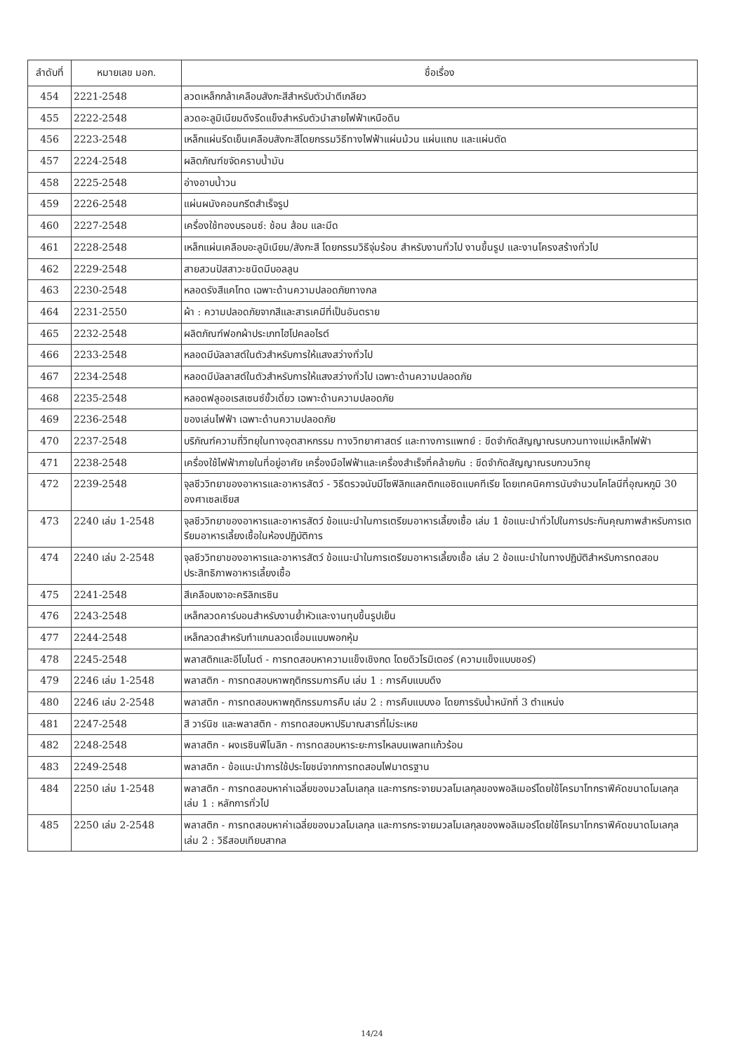| ลำดับที่ | หมายเลข มอก. | ชื่อเรื่อง |
| --- | --- | --- |
| 454 | 2221-2548 | ลวดเหล็กกล้าเคลือบสังกะสีสำหรับตัวนำตีเกลียว |
| 455 | 2222-2548 | ลวดอะลูมิเนียมดึงรีดแข็งสำหรับตัวนำสายไฟฟ้าเหนือดิน |
| 456 | 2223-2548 | เหล็กแผ่นรีดเย็นเคลือบสังกะสีโดยกรรมวิธีทางไฟฟ้าแผ่นม้วน แผ่นแถบ และแผ่นตัด |
| 457 | 2224-2548 | ผลิตภัณฑ์ขจัดคราบน้ำมัน |
| 458 | 2225-2548 | อ่างอาบน้ำวน |
| 459 | 2226-2548 | แผ่นผนังคอนกรีตสำเร็จรูป |
| 460 | 2227-2548 | เครื่องใช้ทองบรอนซ์: ช้อน ส้อม และมีด |
| 461 | 2228-2548 | เหล็กแผ่นเคลือบอะลูมิเนียม/สังกะสี โดยกรรมวิธีจุ่มร้อน สำหรับงานทั่วไป งานขึ้นรูป และงานโครงสร้างทั่วไป |
| 462 | 2229-2548 | สายสวนปัสสาวะชนิดมีบอลลูน |
| 463 | 2230-2548 | หลอดรังสีแคโทด เฉพาะด้านความปลอดภัยทางกล |
| 464 | 2231-2550 | ผ้า : ความปลอดภัยจากสีและสารเคมีที่เป็นอันตราย |
| 465 | 2232-2548 | ผลิตภัณฑ์ฟอกผ้าประเภทไฮโปคลอไรต์ |
| 466 | 2233-2548 | หลอดมีบัลลาสต์ในตัวสำหรับการให้แสงสว่างทั่วไป |
| 467 | 2234-2548 | หลอดมีบัลลาสต์ในตัวสำหรับการให้แสงสว่างทั่วไป เฉพาะด้านความปลอดภัย |
| 468 | 2235-2548 | หลอดฟลูออเรสเซนซ์ขั้วเดี่ยว เฉพาะด้านความปลอดภัย |
| 469 | 2236-2548 | ของเล่นไฟฟ้า เฉพาะด้านความปลอดภัย |
| 470 | 2237-2548 | บริภัณฑ์ความถี่วิทยุในทางอุตสาหกรรม ทางวิทยาศาสตร์ และทางการแพทย์ : ขีดจำกัดสัญญาณรบกวนทางแม่เหล็กไฟฟ้า |
| 471 | 2238-2548 | เครื่องใช้ไฟฟ้าภายในที่อยู่อาศัย เครื่องมือไฟฟ้าและเครื่องสำเร็จที่คล้ายกัน : ขีดจำกัดสัญญาณรบกวนวิทยุ |
| 472 | 2239-2548 | จุลชีววิทยาของอาหารและอาหารสัตว์ - วิธีตรวจนับมีโซฟิลิกแลคติกแอซิดแบคทีเรีย โดยเทคนิคการนับจำนวนโคโลนีที่อุณหภูมิ 30 องศาเซลเซียส |
| 473 | 2240 เล่ม 1-2548 | จุลชีววิทยาของอาหารและอาหารสัตว์ ข้อแนะนำในการเตรียมอาหารเลี้ยงเชื้อ เล่ม 1 ข้อแนะนำทั่วไปในการประกันคุณภาพสำหรับการเตรียมอาหารเลี้ยงเชื้อในห้องปฏิบัติการ |
| 474 | 2240 เล่ม 2-2548 | จุลชีววิทยาของอาหารและอาหารสัตว์ ข้อแนะนำในการเตรียมอาหารเลี้ยงเชื้อ เล่ม 2 ข้อแนะนำในทางปฏิบัติสำหรับการทดสอบประสิทธิภาพอาหารเลี้ยงเชื้อ |
| 475 | 2241-2548 | สีเคลือบเงาอะคริลิกเรซิน |
| 476 | 2243-2548 | เหล็กลวดคาร์บอนสำหรับงานย้ำหัวและงานทุบขึ้นรูปเย็น |
| 477 | 2244-2548 | เหล็กลวดสำหรับทำแกนลวดเชื่อมแบบพอกหุ้ม |
| 478 | 2245-2548 | พลาสติกและอีโบไนต์ - การทดสอบหาความแข็งเชิงกด โดยดิวโรมิเตอร์ (ความแข็งแบบชอร์) |
| 479 | 2246 เล่ม 1-2548 | พลาสติก - การทดสอบหาพฤติกรรมการคืบ เล่ม 1 : การคืบแบบดึง |
| 480 | 2246 เล่ม 2-2548 | พลาสติก - การทดสอบหาพฤติกรรมการคืบ เล่ม 2 : การคืบแบบงอ โดยการรับน้ำหนักที่ 3 ตำแหน่ง |
| 481 | 2247-2548 | สี วาร์นิช และพลาสติก - การทดสอบหาปริมาณสารที่ไม่ระเหย |
| 482 | 2248-2548 | พลาสติก - ผงเรซินฟีโนลิก - การทดสอบหาระยะการไหลบนเพลทแก้วร้อน |
| 483 | 2249-2548 | พลาสติก - ข้อแนะนำการใช้ประโยชน์จากการทดสอบไฟมาตรฐาน |
| 484 | 2250 เล่ม 1-2548 | พลาสติก - การทดสอบหาค่าเฉลี่ยของมวลโมเลกุล และการกระจายมวลโมเลกุลของพอลิเมอร์โดยใช้โครมาโทกราฟีคัดขนาดโมเลกุล เล่ม 1 : หลักการทั่วไป |
| 485 | 2250 เล่ม 2-2548 | พลาสติก - การทดสอบหาค่าเฉลี่ยของมวลโมเลกุล และการกระจายมวลโมเลกุลของพอลิเมอร์โดยใช้โครมาโทกราฟีคัดขนาดโมเลกุล เล่ม 2 : วิธีสอบเทียบสากล |
14/24